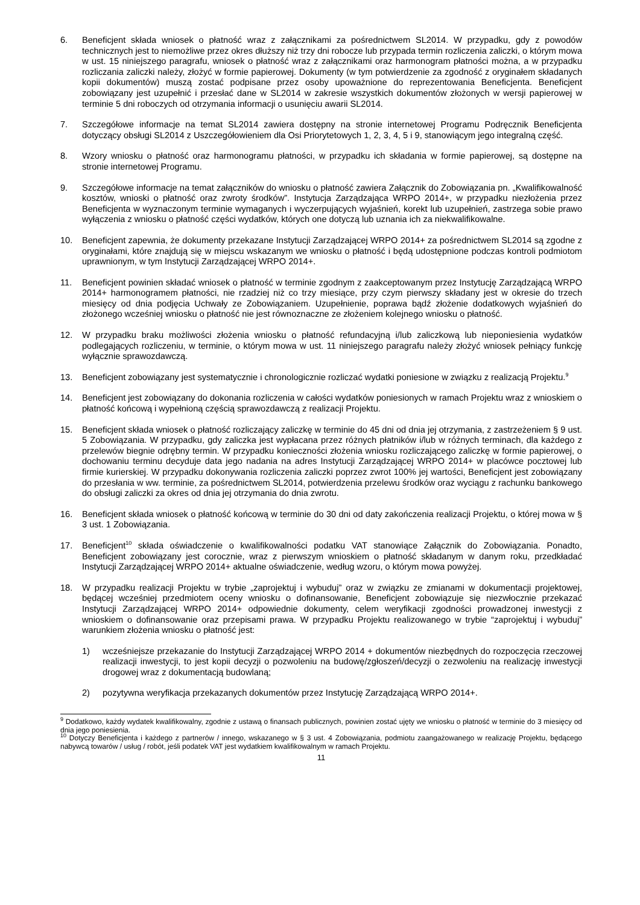6. Beneficjent składa wniosek o płatność wraz z załącznikami za pośrednictwem SL2014. W przypadku, gdy z powodów technicznych jest to niemożliwe przez okres dłuższy niż trzy dni robocze lub przypada termin rozliczenia zaliczki, o którym mowa w ust. 15 niniejszego paragrafu, wniosek o płatność wraz z załącznikami oraz harmonogram płatności można, a w przypadku rozliczania zaliczki należy, złożyć w formie papierowej. Dokumenty (w tym potwierdzenie za zgodność z oryginałem składanych kopii dokumentów) muszą zostać podpisane przez osoby upoważnione do reprezentowania Beneficjenta. Beneficjent zobowiązany jest uzupełnić i przesłać dane w SL2014 w zakresie wszystkich dokumentów złożonych w wersji papierowej w terminie 5 dni roboczych od otrzymania informacji o usunięciu awarii SL2014.
7. Szczegółowe informacje na temat SL2014 zawiera dostępny na stronie internetowej Programu Podręcznik Beneficjenta dotyczący obsługi SL2014 z Uszczegółowieniem dla Osi Priorytetowych 1, 2, 3, 4, 5 i 9, stanowiącym jego integralną część.
8. Wzory wniosku o płatność oraz harmonogramu płatności, w przypadku ich składania w formie papierowej, są dostępne na stronie internetowej Programu.
9. Szczegółowe informacje na temat załączników do wniosku o płatność zawiera Załącznik do Zobowiązania pn. „Kwalifikowalność kosztów, wnioski o płatność oraz zwroty środków”. Instytucja Zarządzająca WRPO 2014+, w przypadku niezłożenia przez Beneficjenta w wyznaczonym terminie wymaganych i wyczerpujących wyjaśnień, korekt lub uzupełnień, zastrzega sobie prawo wyłączenia z wniosku o płatność części wydatków, których one dotyczą lub uznania ich za niekwalifikowalne.
10. Beneficjent zapewnia, że dokumenty przekazane Instytucji Zarządzającej WRPO 2014+ za pośrednictwem SL2014 są zgodne z oryginałami, które znajdują się w miejscu wskazanym we wniosku o płatność i będą udostępnione podczas kontroli podmiotom uprawnionym, w tym Instytucji Zarządzającej WRPO 2014+.
11. Beneficjent powinien składać wniosek o płatność w terminie zgodnym z zaakceptowanym przez Instytucję Zarządzającą WRPO 2014+ harmonogramem płatności, nie rzadziej niż co trzy miesiące, przy czym pierwszy składany jest w okresie do trzech miesięcy od dnia podjęcia Uchwały ze Zobowiązaniem. Uzupełnienie, poprawa bądź złożenie dodatkowych wyjaśnień do złożonego wcześniej wniosku o płatność nie jest równoznaczne ze złożeniem kolejnego wniosku o płatność.
12. W przypadku braku możliwości złożenia wniosku o płatność refundacyjną i/lub zaliczkową lub nieponiesienia wydatków podlegających rozliczeniu, w terminie, o którym mowa w ust. 11 niniejszego paragrafu należy złożyć wniosek pełniący funkcję wyłącznie sprawozdawczą.
13. Beneficjent zobowiązany jest systematycznie i chronologicznie rozliczać wydatki poniesione w związku z realizacją Projektu.<sup>9</sup>
14. Beneficjent jest zobowiązany do dokonania rozliczenia w całości wydatków poniesionych w ramach Projektu wraz z wnioskiem o płatność końcową i wypełnioną częścią sprawozdawczą z realizacji Projektu.
15. Beneficjent składa wniosek o płatność rozliczający zaliczkę w terminie do 45 dni od dnia jej otrzymania, z zastrzeżeniem § 9 ust. 5 Zobowiązania. W przypadku, gdy zaliczka jest wypłacana przez różnych płatników i/lub w różnych terminach, dla każdego z przelewów biegnie odrębny termin. W przypadku konieczności złożenia wniosku rozliczającego zaliczkę w formie papierowej, o dochowaniu terminu decyduje data jego nadania na adres Instytucji Zarządzającej WRPO 2014+ w placówce pocztowej lub firmie kurierskiej. W przypadku dokonywania rozliczenia zaliczki poprzez zwrot 100% jej wartości, Beneficjent jest zobowiązany do przesłania w ww. terminie, za pośrednictwem SL2014, potwierdzenia przelewu środków oraz wyciągu z rachunku bankowego do obsługi zaliczki za okres od dnia jej otrzymania do dnia zwrotu.
16. Beneficjent składa wniosek o płatność końcową w terminie do 30 dni od daty zakończenia realizacji Projektu, o której mowa w § 3 ust. 1 Zobowiązania.
17. Beneficjent<sup>10</sup> składa oświadczenie o kwalifikowalności podatku VAT stanowiące Załącznik do Zobowiązania. Ponadto, Beneficjent zobowiązany jest corocznie, wraz z pierwszym wnioskiem o płatność składanym w danym roku, przedkładać Instytucji Zarządzającej WRPO 2014+ aktualne oświadczenie, według wzoru, o którym mowa powyżej.
18. W przypadku realizacji Projektu w trybie „zaprojektuj i wybuduj” oraz w związku ze zmianami w dokumentacji projektowej, będącej wcześniej przedmiotem oceny wniosku o dofinansowanie, Beneficjent zobowiązuje się niezwłocznie przekazać Instytucji Zarządzającej WRPO 2014+ odpowiednie dokumenty, celem weryfikacji zgodności prowadzonej inwestycji z wnioskiem o dofinansowanie oraz przepisami prawa. W przypadku Projektu realizowanego w trybie “zaprojektuj i wybuduj” warunkiem złożenia wniosku o płatność jest:
1) wcześniejsze przekazanie do Instytucji Zarządzającej WRPO 2014 + dokumentów niezbędnych do rozpoczęcia rzeczowej realizacji inwestycji, to jest kopii decyzji o pozwoleniu na budowę/zgłoszeń/decyzji o zezwoleniu na realizację inwestycji drogowej wraz z dokumentacją budowlaną;
2) pozytywna weryfikacja przekazanych dokumentów przez Instytucję Zarządzającą WRPO 2014+.
<sup>9</sup> Dodatkowo, każdy wydatek kwalifikowalny, zgodnie z ustawą o finansach publicznych, powinien zostać ujęty we wniosku o płatność w terminie do 3 miesięcy od dnia jego poniesienia.
<sup>10</sup> Dotyczy Beneficjenta i każdego z partnerów / innego, wskazanego w § 3 ust. 4 Zobowiązania, podmiotu zaangażowanego w realizację Projektu, będącego nabywcą towarów / usług / robót, jeśli podatek VAT jest wydatkiem kwalifikowalnym w ramach Projektu.
11